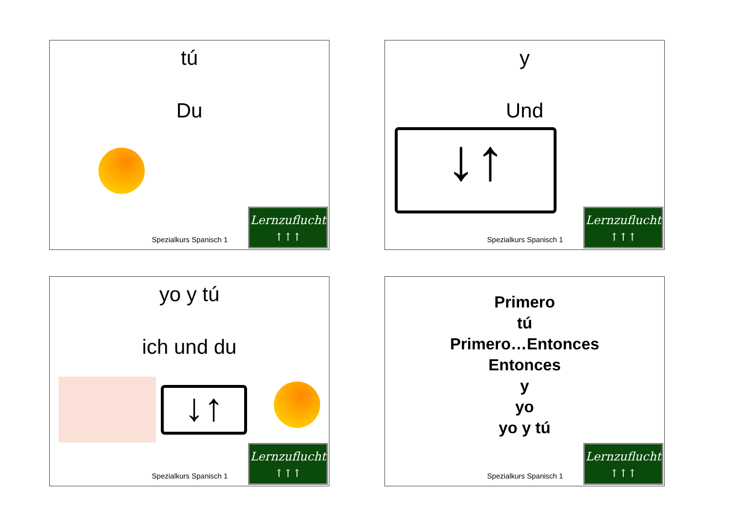tú
Du
Spezialkurs Spanisch 1
Lernzuflucht
↑↑↑
y
Und
↓↑
Spezialkurs Spanisch 1
Lernzuflucht
↑↑↑
yo y tú
ich und du
↓↑
Spezialkurs Spanisch 1
Lernzuflucht
↑↑↑
Primero
tú
Primero…Entonces
Entonces
y
yo
yo y tú
Spezialkurs Spanisch 1
Lernzuflucht
↑↑↑